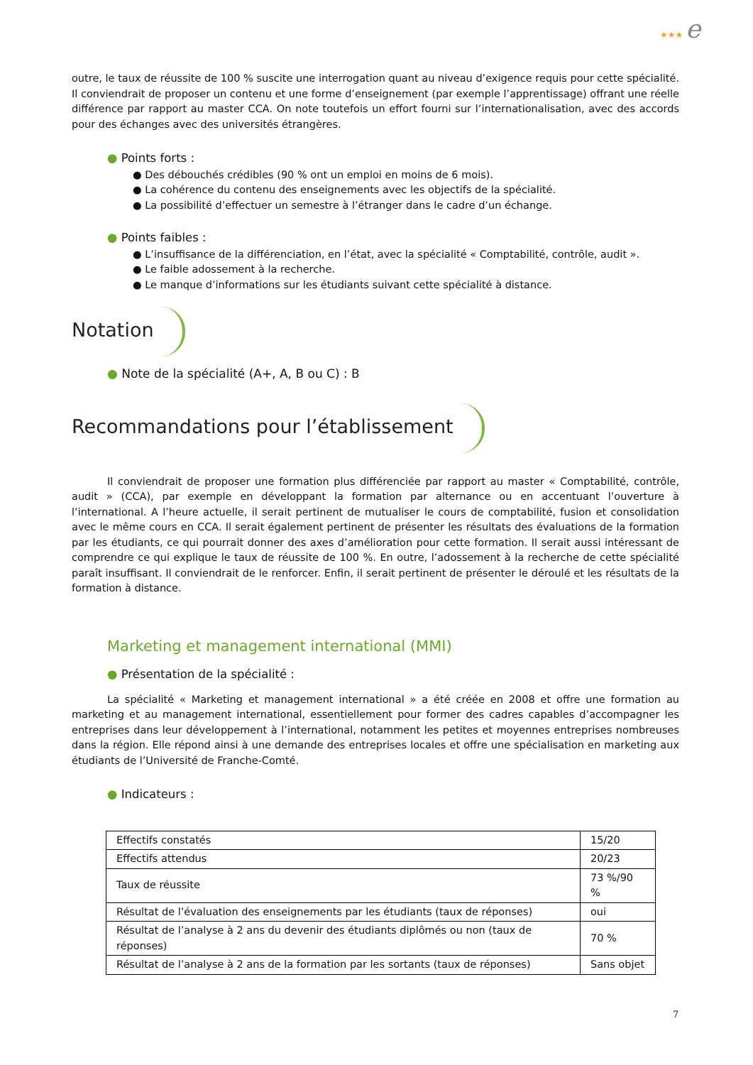★★★ e
outre, le taux de réussite de 100 % suscite une interrogation quant au niveau d’exigence requis pour cette spécialité. Il conviendrait de proposer un contenu et une forme d’enseignement (par exemple l’apprentissage) offrant une réelle différence par rapport au master CCA. On note toutefois un effort fourni sur l’internationalisation, avec des accords pour des échanges avec des universités étrangères.
● Points forts :
● Des débouchés crédibles (90 % ont un emploi en moins de 6 mois).
● La cohérence du contenu des enseignements avec les objectifs de la spécialité.
● La possibilité d’effectuer un semestre à l’étranger dans le cadre d’un échange.
● Points faibles :
● L’insuffisance de la différenciation, en l’état, avec la spécialité « Comptabilité, contrôle, audit ».
● Le faible adossement à la recherche.
● Le manque d’informations sur les étudiants suivant cette spécialité à distance.
Notation
● Note de la spécialité (A+, A, B ou C) : B
Recommandations pour l’établissement
Il conviendrait de proposer une formation plus différenciée par rapport au master « Comptabilité, contrôle, audit » (CCA), par exemple en développant la formation par alternance ou en accentuant l’ouverture à l’international. A l’heure actuelle, il serait pertinent de mutualiser le cours de comptabilité, fusion et consolidation avec le même cours en CCA. Il serait également pertinent de présenter les résultats des évaluations de la formation par les étudiants, ce qui pourrait donner des axes d’amélioration pour cette formation. Il serait aussi intéressant de comprendre ce qui explique le taux de réussite de 100 %. En outre, l’adossement à la recherche de cette spécialité paraît insuffisant. Il conviendrait de le renforcer. Enfin, il serait pertinent de présenter le déroulé et les résultats de la formation à distance.
Marketing et management international (MMI)
● Présentation de la spécialité :
La spécialité « Marketing et management international » a été créée en 2008 et offre une formation au marketing et au management international, essentiellement pour former des cadres capables d’accompagner les entreprises dans leur développement à l’international, notamment les petites et moyennes entreprises nombreuses dans la région. Elle répond ainsi à une demande des entreprises locales et offre une spécialisation en marketing aux étudiants de l’Université de Franche-Comté.
● Indicateurs :
| Effectifs constatés | 15/20 |
| Effectifs attendus | 20/23 |
| Taux de réussite | 73 %/90 % |
| Résultat de l’évaluation des enseignements par les étudiants (taux de réponses) | oui |
| Résultat de l’analyse à 2 ans du devenir des étudiants diplômés ou non (taux de réponses) | 70 % |
| Résultat de l’analyse à 2 ans de la formation par les sortants (taux de réponses) | Sans objet |
7